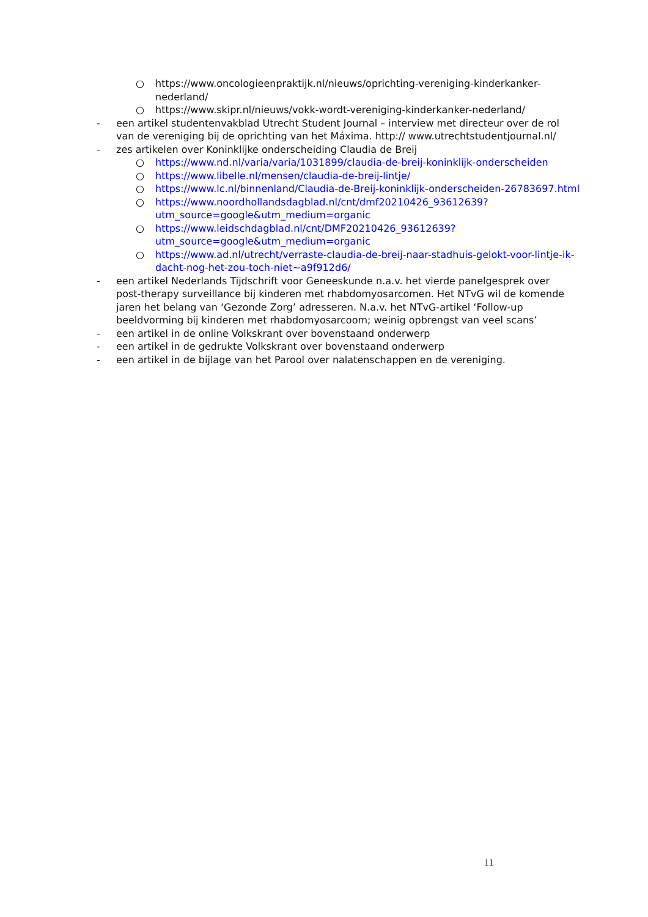○ https://www.oncologieenpraktijk.nl/nieuws/oprichting-vereniging-kinderkanker-nederland/
○ https://www.skipr.nl/nieuws/vokk-wordt-vereniging-kinderkanker-nederland/
- een artikel studentenvakblad Utrecht Student Journal – interview met directeur over de rol van de vereniging bij de oprichting van het Máxima. http:// www.utrechtstudentjournal.nl/
- zes artikelen over Koninklijke onderscheiding Claudia de Breij
○ https://www.nd.nl/varia/varia/1031899/claudia-de-breij-koninklijk-onderscheiden
○ https://www.libelle.nl/mensen/claudia-de-breij-lintje/
○ https://www.lc.nl/binnenland/Claudia-de-Breij-koninklijk-onderscheiden-26783697.html
○ https://www.noordhollandsdagblad.nl/cnt/dmf20210426_93612639?utm_source=google&utm_medium=organic
○ https://www.leidschdagblad.nl/cnt/DMF20210426_93612639?utm_source=google&utm_medium=organic
○ https://www.ad.nl/utrecht/verraste-claudia-de-breij-naar-stadhuis-gelokt-voor-lintje-ik-dacht-nog-het-zou-toch-niet~a9f912d6/
- een artikel Nederlands Tijdschrift voor Geneeskunde n.a.v. het vierde panelgesprek over post-therapy surveillance bij kinderen met rhabdomyosarcomen. Het NTvG wil de komende jaren het belang van ‘Gezonde Zorg’ adresseren. N.a.v. het NTvG-artikel ‘Follow-up beeldvorming bij kinderen met rhabdomyosarcoom; weinig opbrengst van veel scans’
- een artikel in de online Volkskrant over bovenstaand onderwerp
- een artikel in de gedrukte Volkskrant over bovenstaand onderwerp
- een artikel in de bijlage van het Parool over nalatenschappen en de vereniging.
11